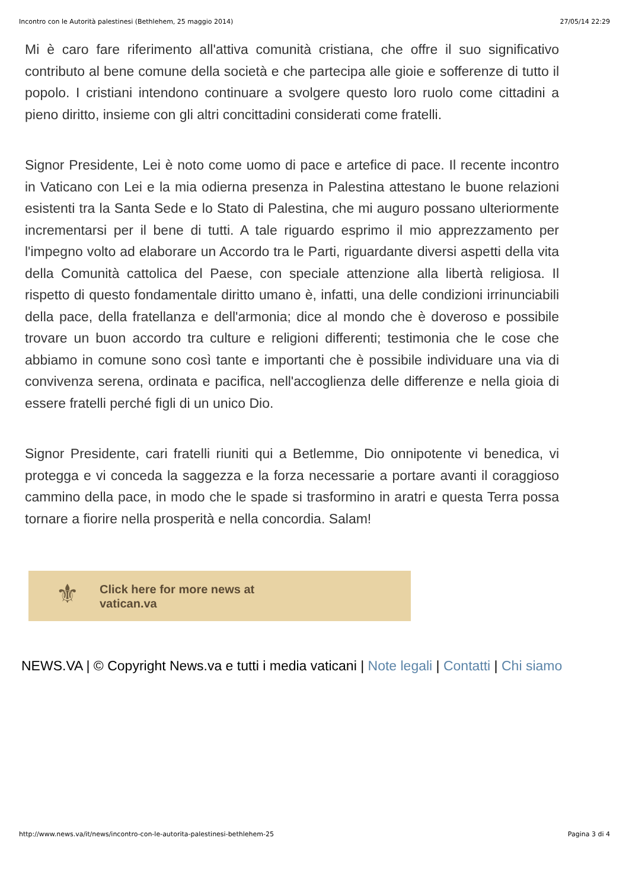Incontro con le Autorità palestinesi (Bethlehem, 25 maggio 2014) 27/05/14 22:29
Mi è caro fare riferimento all'attiva comunità cristiana, che offre il suo significativo contributo al bene comune della società e che partecipa alle gioie e sofferenze di tutto il popolo. I cristiani intendono continuare a svolgere questo loro ruolo come cittadini a pieno diritto, insieme con gli altri concittadini considerati come fratelli.
Signor Presidente, Lei è noto come uomo di pace e artefice di pace. Il recente incontro in Vaticano con Lei e la mia odierna presenza in Palestina attestano le buone relazioni esistenti tra la Santa Sede e lo Stato di Palestina, che mi auguro possano ulteriormente incrementarsi per il bene di tutti. A tale riguardo esprimo il mio apprezzamento per l'impegno volto ad elaborare un Accordo tra le Parti, riguardante diversi aspetti della vita della Comunità cattolica del Paese, con speciale attenzione alla libertà religiosa. Il rispetto di questo fondamentale diritto umano è, infatti, una delle condizioni irrinunciabili della pace, della fratellanza e dell'armonia; dice al mondo che è doveroso e possibile trovare un buon accordo tra culture e religioni differenti; testimonia che le cose che abbiamo in comune sono così tante e importanti che è possibile individuare una via di convivenza serena, ordinata e pacifica, nell'accoglienza delle differenze e nella gioia di essere fratelli perché figli di un unico Dio.
Signor Presidente, cari fratelli riuniti qui a Betlemme, Dio onnipotente vi benedica, vi protegga e vi conceda la saggezza e la forza necessarie a portare avanti il coraggioso cammino della pace, in modo che le spade si trasformino in aratri e questa Terra possa tornare a fiorire nella prosperità e nella concordia. Salam!
⚜
Click here for more news at
vatican.va
NEWS.VA | © Copyright News.va e tutti i media vaticani | Note legali | Contatti | Chi siamo
http://www.news.va/it/news/incontro-con-le-autorita-palestinesi-bethlehem-25 Pagina 3 di 4